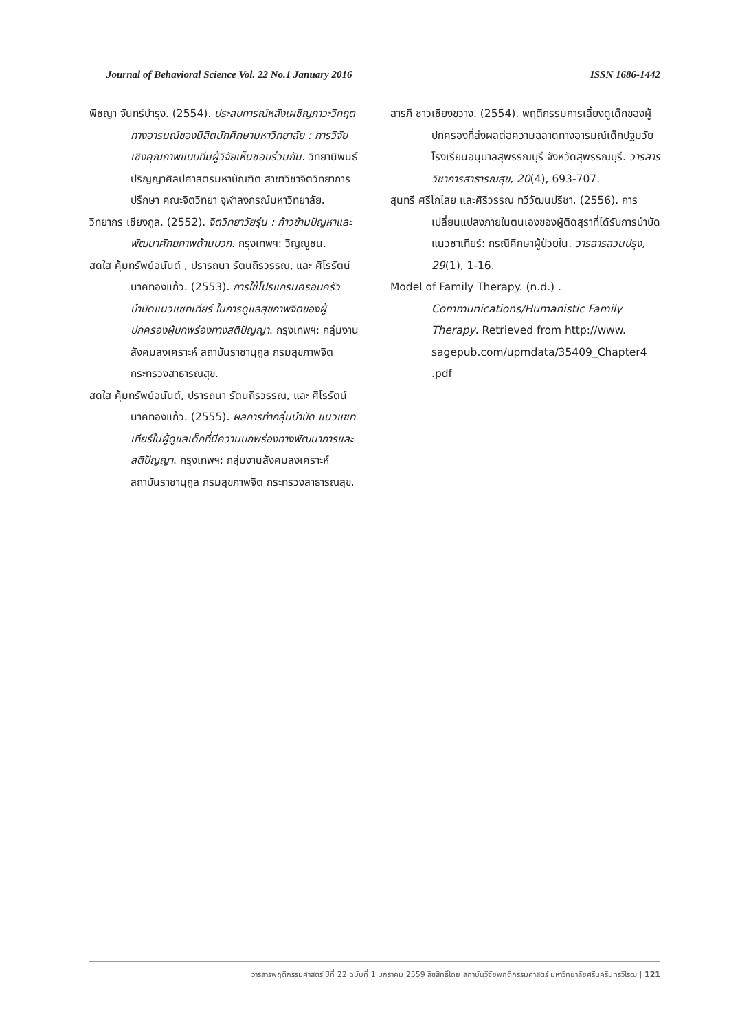Journal of Behavioral Science Vol. 22 No.1 January 2016 ISSN 1686-1442
พิชญา จันทร์บำรุง. (2554). ประสบการณ์หลังเผชิญภาวะวิกฤตทางอารมณ์ของนิสิตนักศึกษามหาวิทยาลัย : การวิจัยเชิงคุณภาพแบบทีมผู้วิจัยเห็นชอบร่วมกัน. วิทยานิพนธ์ปริญญาศิลปศาสตรมหาบัณฑิต สาขาวิชาจิตวิทยาการปรึกษา คณะจิตวิทยา จุฬาลงกรณ์มหาวิทยาลัย.
วิทยากร เชียงกูล. (2552). จิตวิทยาวัยรุ่น : ก้าวข้ามปัญหาและพัฒนาศักยภาพด้านบวก. กรุงเทพฯ: วิญญูชน.
สดใส คุ้มทรัพย์อนันต์ , ปรารถนา รัตนถิรวรรณ, และ ศิโรรัตน์ นาคทองแก้ว. (2553). การใช้โปรแกรมครอบครัวบำบัดแนวแซทเทียร์ ในการดูแลสุขภาพจิตของผู้ปกครองผู้บกพร่องทางสติปัญญา. กรุงเทพฯ: กลุ่มงานสังคมสงเคราะห์ สถาบันราชานุกูล กรมสุขภาพจิต กระทรวงสาธารณสุข.
สดใส คุ้มทรัพย์อนันต์, ปรารถนา รัตนถิรวรรณ, และ ศิโรรัตน์ นาคทองแก้ว. (2555). ผลการทำกลุ่มบำบัด แนวแซทเทียร์ในผู้ดูแลเด็กที่มีความบกพร่องทางพัฒนาการและสติปัญญา. กรุงเทพฯ: กลุ่มงานสังคมสงเคราะห์ สถาบันราชานุกูล กรมสุขภาพจิต กระทรวงสาธารณสุข.
สารภี ชาวเชียงขวาง. (2554). พฤติกรรมการเลี้ยงดูเด็กของผู้ปกครองที่ส่งผลต่อความฉลาดทางอารมณ์เด็กปฐมวัย โรงเรียนอนุบาลสุพรรณบุรี จังหวัดสุพรรณบุรี. วารสารวิชาการสาธารณสุข, 20(4), 693-707.
สุนทรี ศรีโกไสย และศิริวรรณ ทวีวัฒนปรีชา. (2556). การเปลี่ยนแปลงภายในตนเองของผู้ติดสุราที่ได้รับการบำบัดแนวซาเทียร์: กรณีศึกษาผู้ป่วยใน. วารสารสวนปรุง, 29(1), 1-16.
Model of Family Therapy. (n.d.) . Communications/Humanistic Family Therapy. Retrieved from http://www. sagepub.com/upmdata/35409_Chapter4 .pdf
วารสารพฤติกรรมศาสตร์ ปีที่ 22 ฉบับที่ 1 มกราคม 2559 ลิขสิทธิ์โดย สถาบันวิจัยพฤติกรรมศาสตร์ มหาวิทยาลัยศรีนครินทรวิโรฒ | 121